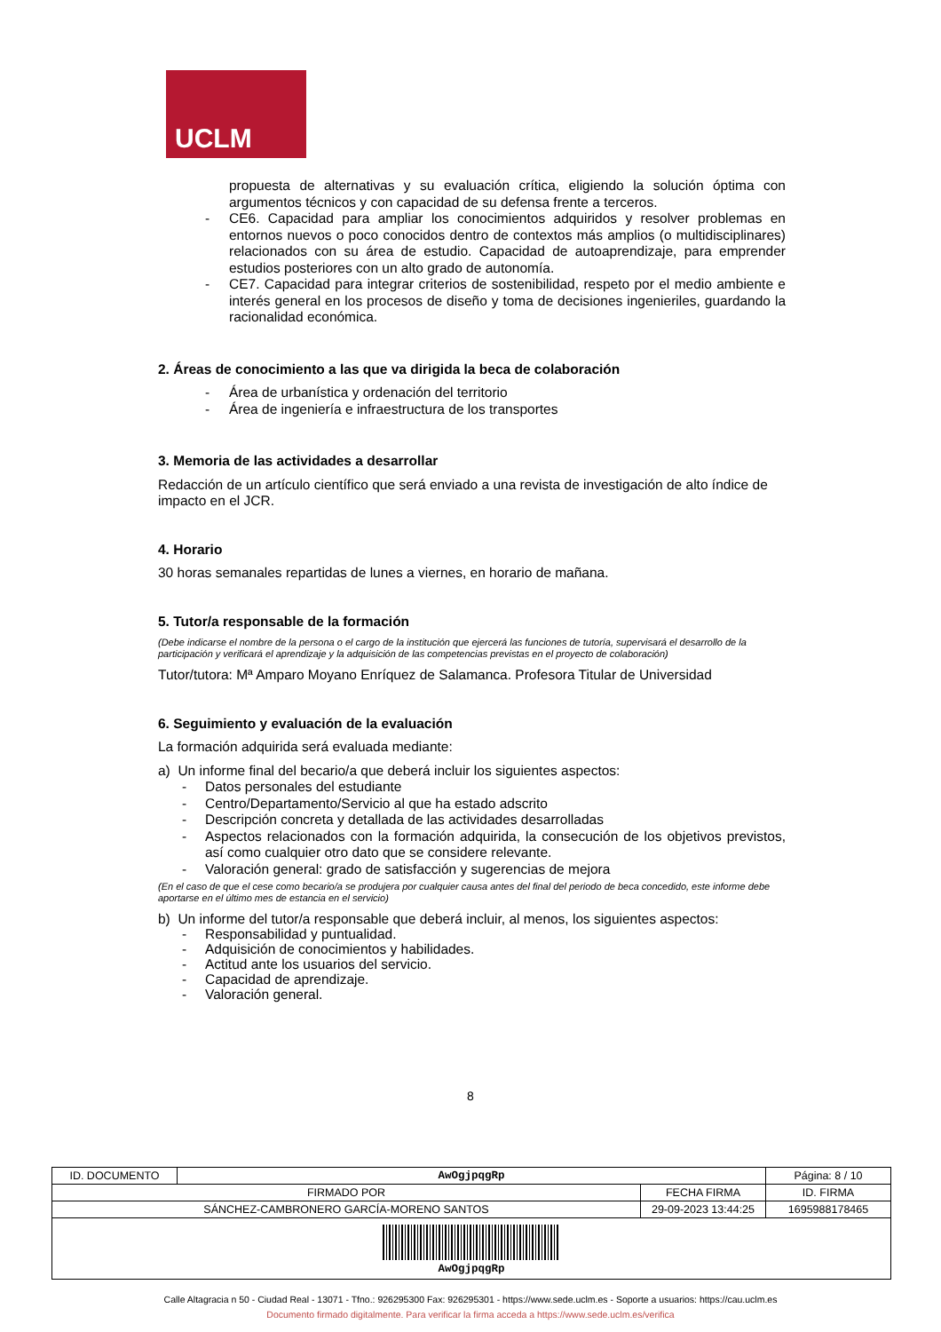UCLM
propuesta de alternativas y su evaluación crítica, eligiendo la solución óptima con argumentos técnicos y con capacidad de su defensa frente a terceros.
- CE6. Capacidad para ampliar los conocimientos adquiridos y resolver problemas en entornos nuevos o poco conocidos dentro de contextos más amplios (o multidisciplinares) relacionados con su área de estudio. Capacidad de autoaprendizaje, para emprender estudios posteriores con un alto grado de autonomía.
- CE7. Capacidad para integrar criterios de sostenibilidad, respeto por el medio ambiente e interés general en los procesos de diseño y toma de decisiones ingenieriles, guardando la racionalidad económica.
2. Áreas de conocimiento a las que va dirigida la beca de colaboración
- Área de urbanística y ordenación del territorio
- Área de ingeniería e infraestructura de los transportes
3. Memoria de las actividades a desarrollar
Redacción de un artículo científico que será enviado a una revista de investigación de alto índice de impacto en el JCR.
4. Horario
30 horas semanales repartidas de lunes a viernes, en horario de mañana.
5. Tutor/a responsable de la formación
(Debe indicarse el nombre de la persona o el cargo de la institución que ejercerá las funciones de tutoría, supervisará el desarrollo de la participación y verificará el aprendizaje y la adquisición de las competencias previstas en el proyecto de colaboración)
Tutor/tutora: Mª Amparo Moyano Enríquez de Salamanca. Profesora Titular de Universidad
6. Seguimiento y evaluación de la evaluación
La formación adquirida será evaluada mediante:
a) Un informe final del becario/a que deberá incluir los siguientes aspectos:
- Datos personales del estudiante
- Centro/Departamento/Servicio al que ha estado adscrito
- Descripción concreta y detallada de las actividades desarrolladas
- Aspectos relacionados con la formación adquirida, la consecución de los objetivos previstos, así como cualquier otro dato que se considere relevante.
- Valoración general: grado de satisfacción y sugerencias de mejora
(En el caso de que el cese como becario/a se produjera por cualquier causa antes del final del periodo de beca concedido, este informe debe aportarse en el último mes de estancia en el servicio)
b) Un informe del tutor/a responsable que deberá incluir, al menos, los siguientes aspectos:
- Responsabilidad y puntualidad.
- Adquisición de conocimientos y habilidades.
- Actitud ante los usuarios del servicio.
- Capacidad de aprendizaje.
- Valoración general.
8
| ID. DOCUMENTO | AwOgjpqgRp | | Página: 8 / 10 |
| FIRMADO POR | | FECHA FIRMA | ID. FIRMA |
| SÁNCHEZ-CAMBRONERO GARCÍA-MORENO SANTOS | | 29-09-2023 13:44:25 | 1695988178465 |
| AwOgjpqgRp | | | |
Calle Altagracia n 50 - Ciudad Real - 13071 - Tfno.: 926295300 Fax: 926295301 - https://www.sede.uclm.es - Soporte a usuarios: https://cau.uclm.es
Documento firmado digitalmente. Para verificar la firma acceda a https://www.sede.uclm.es/verifica